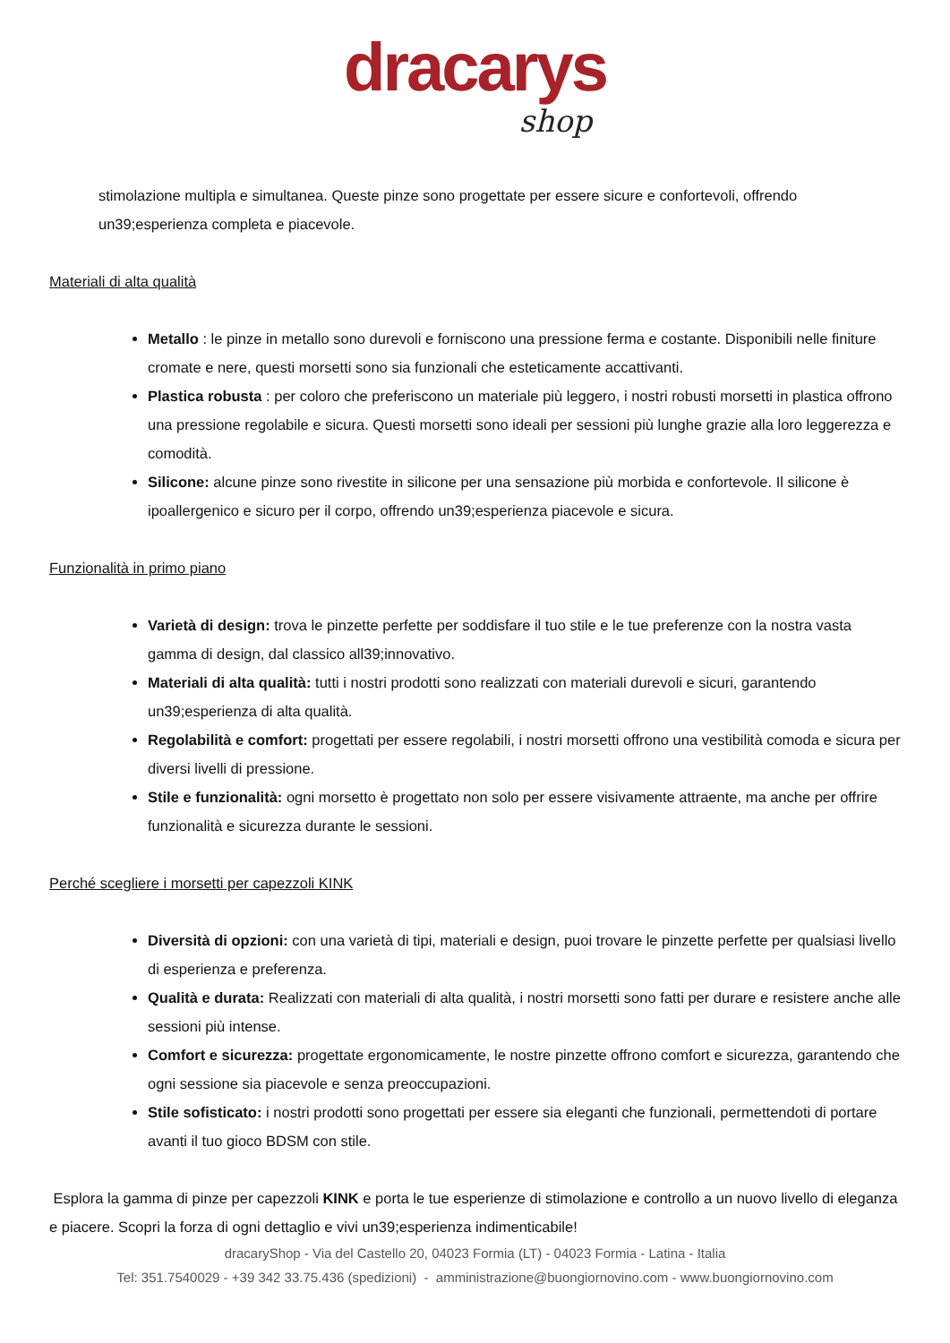dracarys
shop
stimolazione multipla e simultanea. Queste pinze sono progettate per essere sicure e confortevoli, offrendo un39;esperienza completa e piacevole.
Materiali di alta qualità
Metallo : le pinze in metallo sono durevoli e forniscono una pressione ferma e costante. Disponibili nelle finiture cromate e nere, questi morsetti sono sia funzionali che esteticamente accattivanti.
Plastica robusta : per coloro che preferiscono un materiale più leggero, i nostri robusti morsetti in plastica offrono una pressione regolabile e sicura. Questi morsetti sono ideali per sessioni più lunghe grazie alla loro leggerezza e comodità.
Silicone: alcune pinze sono rivestite in silicone per una sensazione più morbida e confortevole. Il silicone è ipoallergenico e sicuro per il corpo, offrendo un39;esperienza piacevole e sicura.
Funzionalità in primo piano
Varietà di design: trova le pinzette perfette per soddisfare il tuo stile e le tue preferenze con la nostra vasta gamma di design, dal classico all39;innovativo.
Materiali di alta qualità: tutti i nostri prodotti sono realizzati con materiali durevoli e sicuri, garantendo un39;esperienza di alta qualità.
Regolabilità e comfort: progettati per essere regolabili, i nostri morsetti offrono una vestibilità comoda e sicura per diversi livelli di pressione.
Stile e funzionalità: ogni morsetto è progettato non solo per essere visivamente attraente, ma anche per offrire funzionalità e sicurezza durante le sessioni.
Perché scegliere i morsetti per capezzoli KINK
Diversità di opzioni: con una varietà di tipi, materiali e design, puoi trovare le pinzette perfette per qualsiasi livello di esperienza e preferenza.
Qualità e durata: Realizzati con materiali di alta qualità, i nostri morsetti sono fatti per durare e resistere anche alle sessioni più intense.
Comfort e sicurezza: progettate ergonomicamente, le nostre pinzette offrono comfort e sicurezza, garantendo che ogni sessione sia piacevole e senza preoccupazioni.
Stile sofisticato: i nostri prodotti sono progettati per essere sia eleganti che funzionali, permettendoti di portare avanti il tuo gioco BDSM con stile.
Esplora la gamma di pinze per capezzoli KINK e porta le tue esperienze di stimolazione e controllo a un nuovo livello di eleganza e piacere. Scopri la forza di ogni dettaglio e vivi un39;esperienza indimenticabile!
dracaryShop - Via del Castello 20, 04023 Formia (LT) - 04023 Formia - Latina - Italia
Tel: 351.7540029 - +39 342 33.75.436 (spedizioni) - amministrazione@buongiornovino.com - www.buongiornovino.com